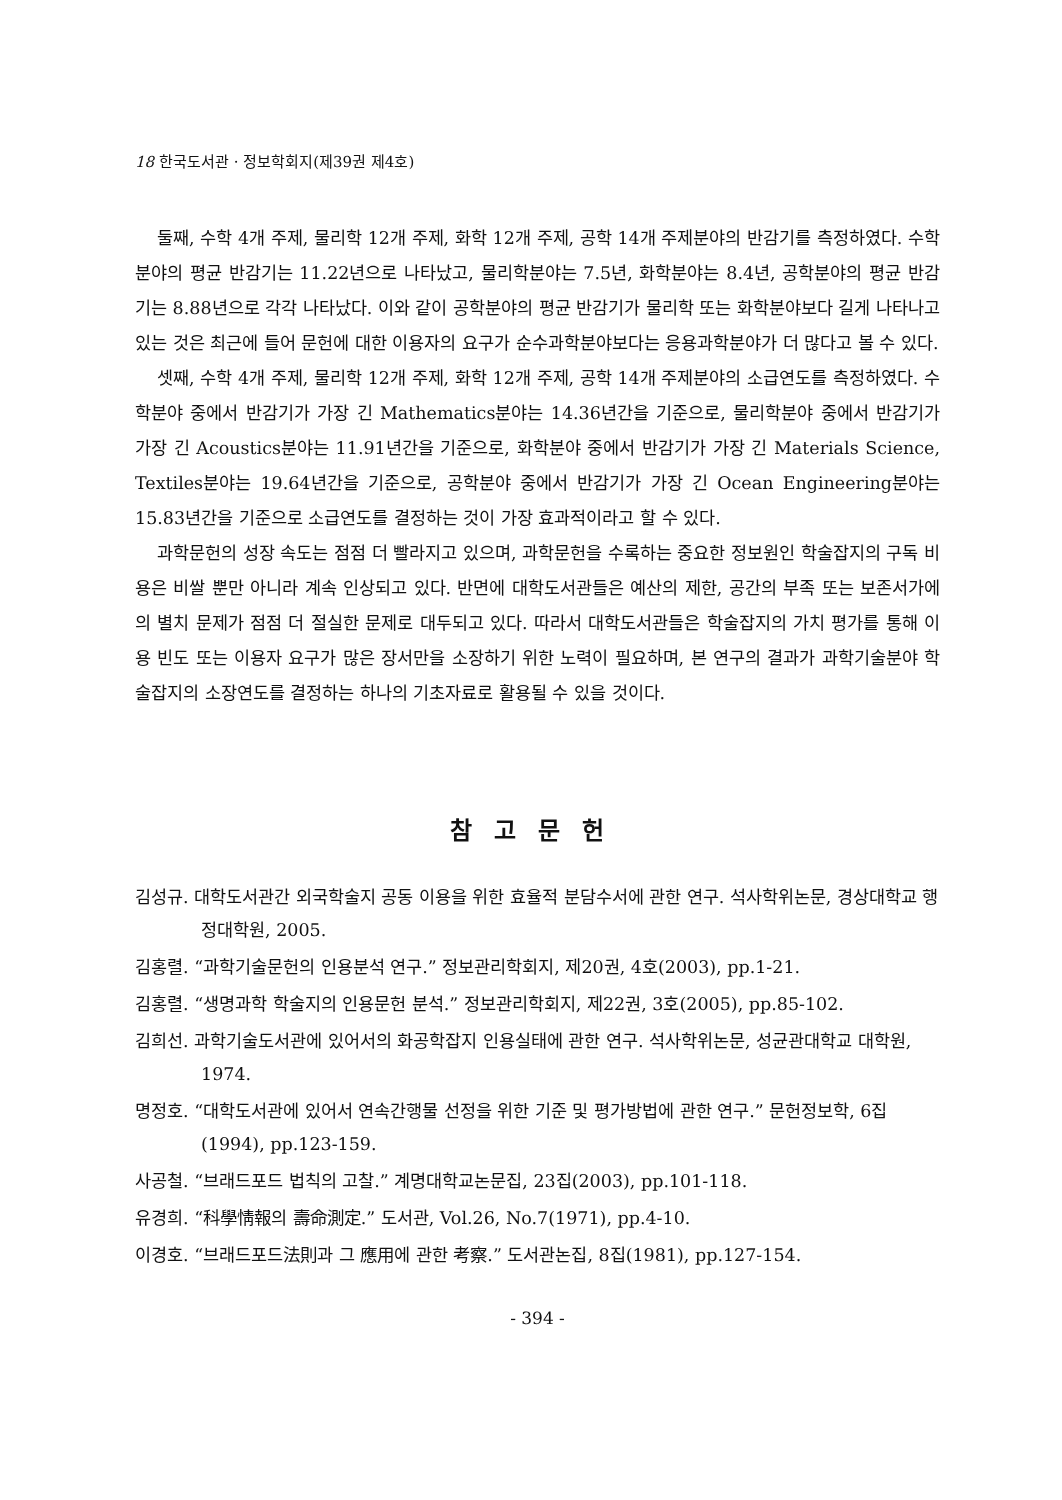18 한국도서관 · 정보학회지(제39권 제4호)
둘째, 수학 4개 주제, 물리학 12개 주제, 화학 12개 주제, 공학 14개 주제분야의 반감기를 측정하였다. 수학분야의 평균 반감기는 11.22년으로 나타났고, 물리학분야는 7.5년, 화학분야는 8.4년, 공학분야의 평균 반감기는 8.88년으로 각각 나타났다. 이와 같이 공학분야의 평균 반감기가 물리학 또는 화학분야보다 길게 나타나고 있는 것은 최근에 들어 문헌에 대한 이용자의 요구가 순수과학분야보다는 응용과학분야가 더 많다고 볼 수 있다.
셋째, 수학 4개 주제, 물리학 12개 주제, 화학 12개 주제, 공학 14개 주제분야의 소급연도를 측정하였다. 수학분야 중에서 반감기가 가장 긴 Mathematics분야는 14.36년간을 기준으로, 물리학분야 중에서 반감기가 가장 긴 Acoustics분야는 11.91년간을 기준으로, 화학분야 중에서 반감기가 가장 긴 Materials Science, Textiles분야는 19.64년간을 기준으로, 공학분야 중에서 반감기가 가장 긴 Ocean Engineering분야는 15.83년간을 기준으로 소급연도를 결정하는 것이 가장 효과적이라고 할 수 있다.
과학문헌의 성장 속도는 점점 더 빨라지고 있으며, 과학문헌을 수록하는 중요한 정보원인 학술잡지의 구독 비용은 비쌀 뿐만 아니라 계속 인상되고 있다. 반면에 대학도서관들은 예산의 제한, 공간의 부족 또는 보존서가에의 별치 문제가 점점 더 절실한 문제로 대두되고 있다. 따라서 대학도서관들은 학술잡지의 가치 평가를 통해 이용 빈도 또는 이용자 요구가 많은 장서만을 소장하기 위한 노력이 필요하며, 본 연구의 결과가 과학기술분야 학술잡지의 소장연도를 결정하는 하나의 기초자료로 활용될 수 있을 것이다.
참고문헌
김성규. 대학도서관간 외국학술지 공동 이용을 위한 효율적 분담수서에 관한 연구. 석사학위논문, 경상대학교 행정대학원, 2005.
김홍렬. “과학기술문헌의 인용분석 연구.” 정보관리학회지, 제20권, 4호(2003), pp.1-21.
김홍렬. “생명과학 학술지의 인용문헌 분석.” 정보관리학회지, 제22권, 3호(2005), pp.85-102.
김희선. 과학기술도서관에 있어서의 화공학잡지 인용실태에 관한 연구. 석사학위논문, 성균관대학교 대학원, 1974.
명정호. “대학도서관에 있어서 연속간행물 선정을 위한 기준 및 평가방법에 관한 연구.” 문헌정보학, 6집(1994), pp.123-159.
사공철. “브래드포드 법칙의 고찰.” 계명대학교논문집, 23집(2003), pp.101-118.
유경희. “科學情報의 壽命測定.” 도서관, Vol.26, No.7(1971), pp.4-10.
이경호. “브래드포드法則과 그 應用에 관한 考察.” 도서관논집, 8집(1981), pp.127-154.
- 394 -